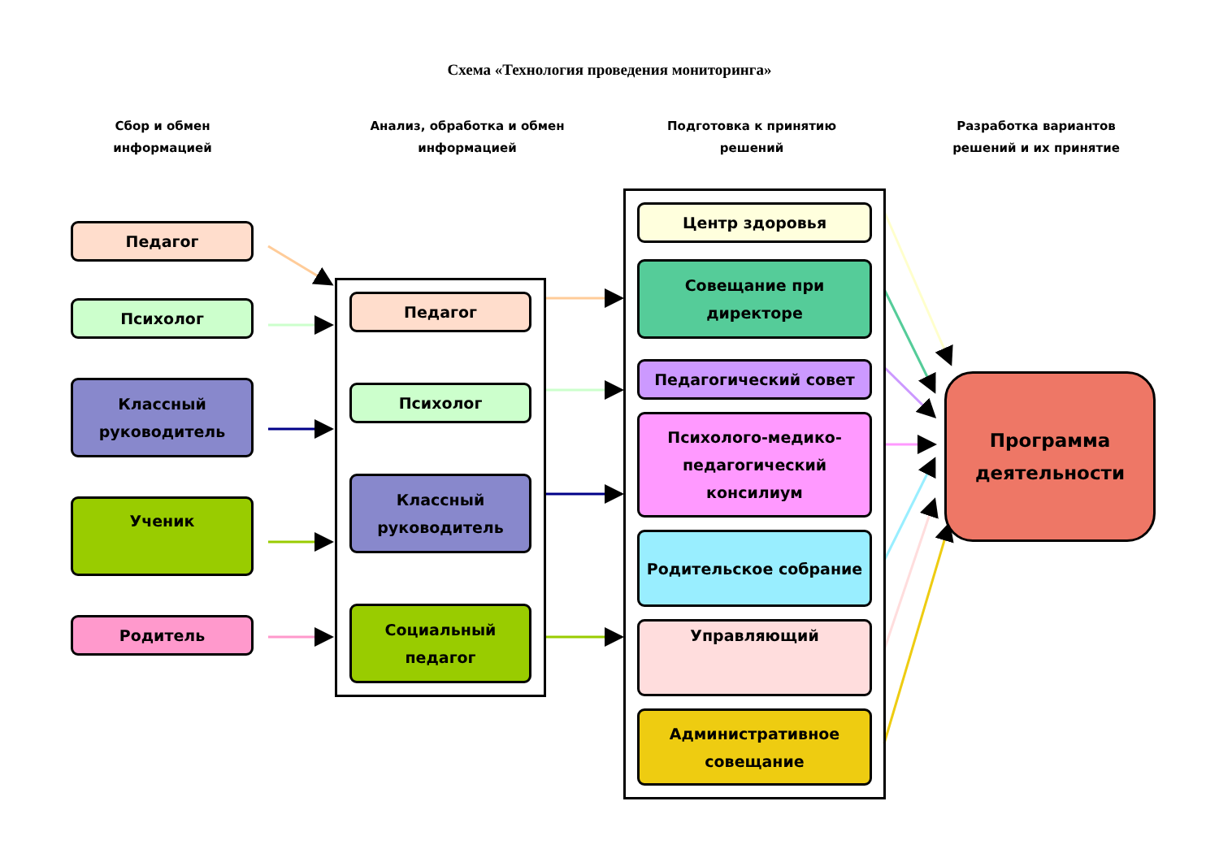Схема «Технология проведения мониторинга»
Сбор и обмен
информацией
Педагог
Психолог
Классный руководитель
Ученик
Родитель
Анализ, обработка и обмен
информацией
Педагог
Психолог
Классный руководитель
Социальный педагог
Подготовка к принятию
решений
Центр здоровья
Совещание при директоре
Педагогический совет
Психолого-медико-педагогический консилиум
Родительское собрание
Управляющий
Административное совещание
Разработка вариантов
решений и их принятие
Программа деятельности